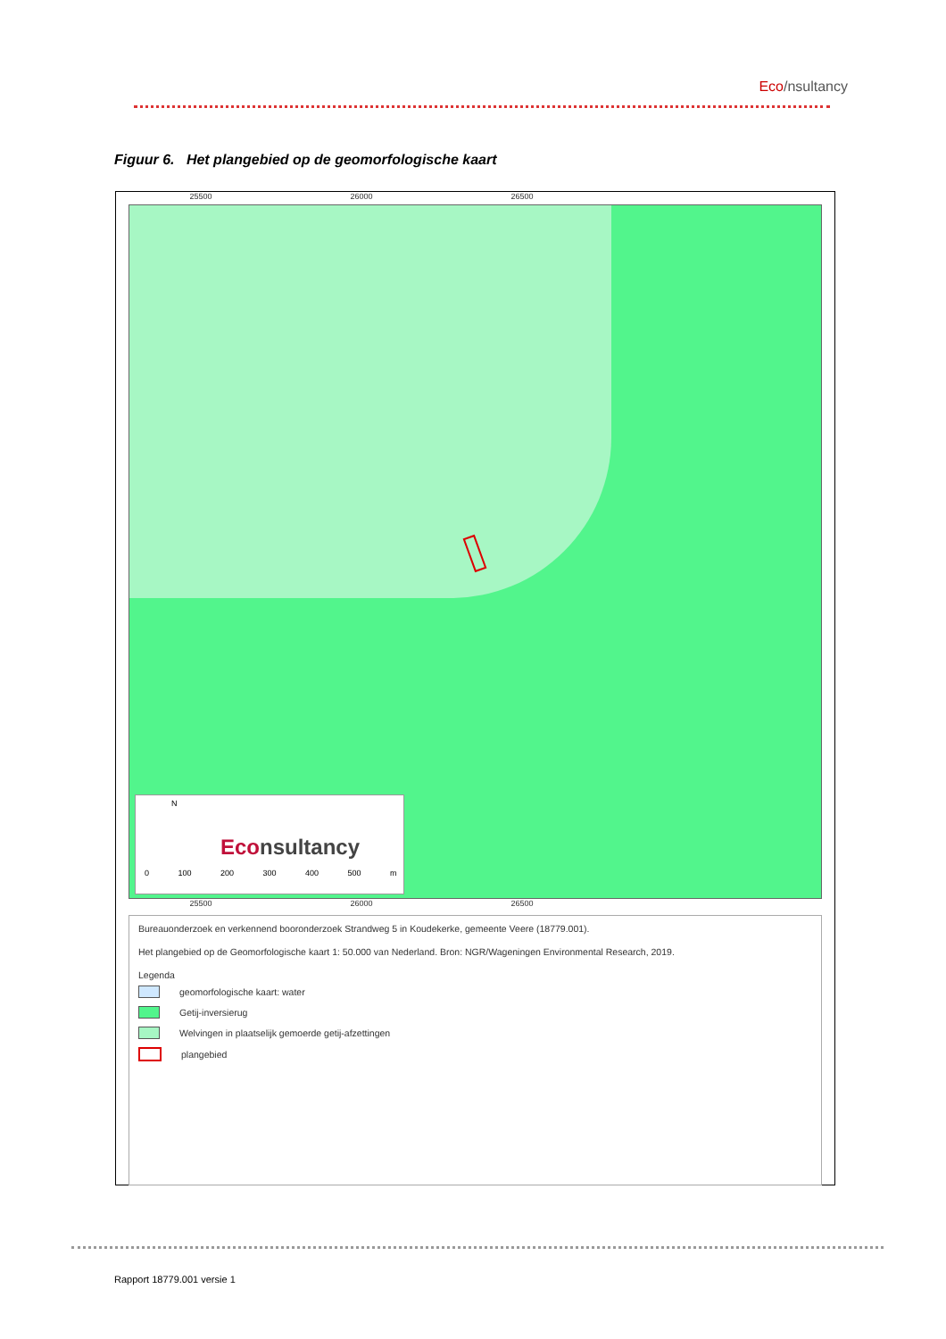Eco/nsultancy
Figuur 6. Het plangebied op de geomorfologische kaart
25500 26000 26500
N
Econsultancy
0 100 200 300 400 500 m
25500 26000 26500
Bureauonderzoek en verkennend booronderzoek Strandweg 5 in Koudekerke, gemeente Veere (18779.001).
Het plangebied op de Geomorfologische kaart 1: 50.000 van Nederland. Bron: NGR/Wageningen Environmental Research, 2019.
Legenda
geomorfologische kaart: water
Getij-inversierug
Welvingen in plaatselijk gemoerde getij-afzettingen
plangebied
Rapport 18779.001 versie 1